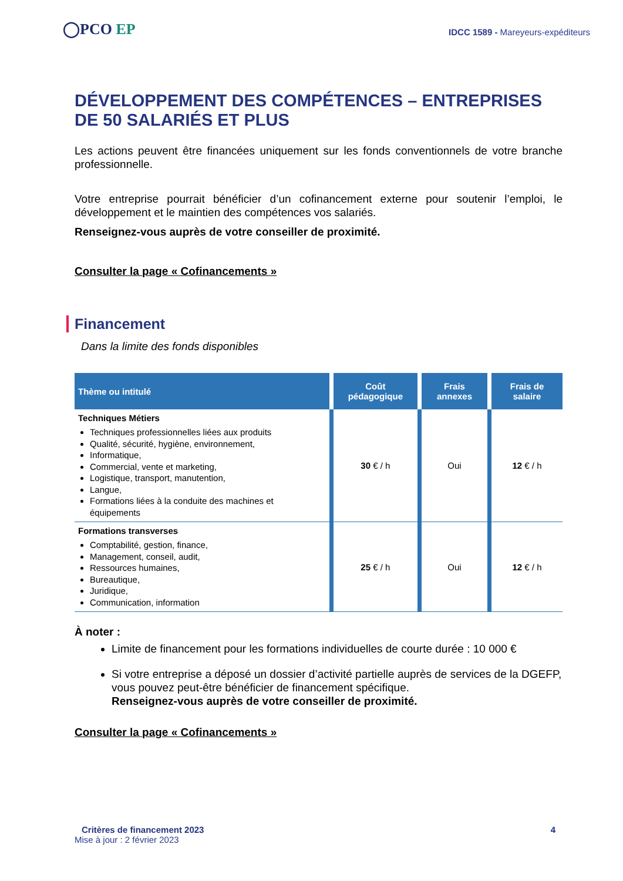◯PCO EP
IDCC 1589 - Mareyeurs-expéditeurs
DÉVELOPPEMENT DES COMPÉTENCES – ENTREPRISES DE 50 SALARIÉS ET PLUS
Les actions peuvent être financées uniquement sur les fonds conventionnels de votre branche professionnelle.
Votre entreprise pourrait bénéficier d’un cofinancement externe pour soutenir l’emploi, le développement et le maintien des compétences vos salariés.
Renseignez-vous auprès de votre conseiller de proximité.
Consulter la page « Cofinancements »
Financement
Dans la limite des fonds disponibles
| Thème ou intitulé | Coût pédagogique | Frais annexes | Frais de salaire |
| --- | --- | --- | --- |
| Techniques Métiers Techniques professionnelles liées aux produits Qualité, sécurité, hygiène, environnement, Informatique, Commercial, vente et marketing, Logistique, transport, manutention, Langue, Formations liées à la conduite des machines et équipements | 30 € / h | Oui | 12 € / h |
| Formations transverses Comptabilité, gestion, finance, Management, conseil, audit, Ressources humaines, Bureautique, Juridique, Communication, information | 25 € / h | Oui | 12 € / h |
À noter :
Limite de financement pour les formations individuelles de courte durée : 10 000 €
Si votre entreprise a déposé un dossier d’activité partielle auprès de services de la DGEFP, vous pouvez peut-être bénéficier de financement spécifique.
Renseignez-vous auprès de votre conseiller de proximité.
Consulter la page « Cofinancements »
Critères de financement 2023 4
Mise à jour : 2 février 2023